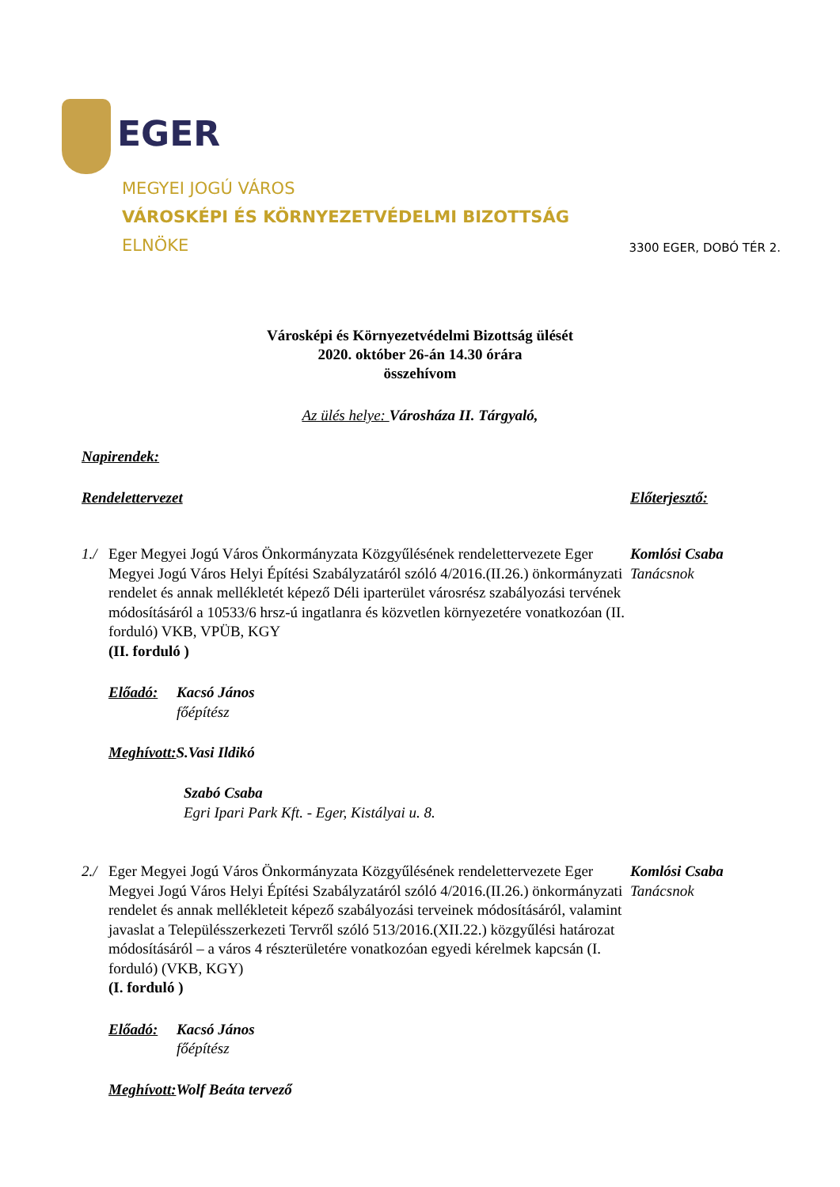EGER
MEGYEI JOGÚ VÁROS
VÁROSKÉPI ÉS KÖRNYEZETVÉDELMI BIZOTTSÁG
ELNÖKE
3300 EGER, DOBÓ TÉR 2.
Városképi és Környezetvédelmi Bizottság ülését
2020. október 26-án 14.30 órára
összehívom
Az ülés helye: Városháza II. Tárgyaló,
Napirendek:
Rendelettervezet Előterjesztő:
1./
Eger Megyei Jogú Város Önkormányzata Közgyűlésének rendelettervezete Eger Megyei Jogú Város Helyi Építési Szabályzatáról szóló 4/2016.(II.26.) önkormányzati rendelet és annak mellékletét képező Déli iparterület városrész szabályozási tervének módosításáról a 10533/6 hrsz-ú ingatlanra és közvetlen környezetére vonatkozóan (II. forduló) VKB, VPÜB, KGY
(II. forduló )
Komlósi Csaba
Tanácsnok
Előadó: Kacsó János
főépítész
Meghívott: S.Vasi Ildikó
Szabó Csaba
Egri Ipari Park Kft. - Eger, Kistályai u. 8.
2./
Eger Megyei Jogú Város Önkormányzata Közgyűlésének rendelettervezete Eger Megyei Jogú Város Helyi Építési Szabályzatáról szóló 4/2016.(II.26.) önkormányzati rendelet és annak mellékleteit képező szabályozási terveinek módosításáról, valamint javaslat a Településszerkezeti Tervről szóló 513/2016.(XII.22.) közgyűlési határozat módosításáról – a város 4 részterületére vonatkozóan egyedi kérelmek kapcsán (I. forduló) (VKB, KGY)
(I. forduló )
Komlósi Csaba
Tanácsnok
Előadó: Kacsó János
főépítész
Meghívott: Wolf Beáta tervező